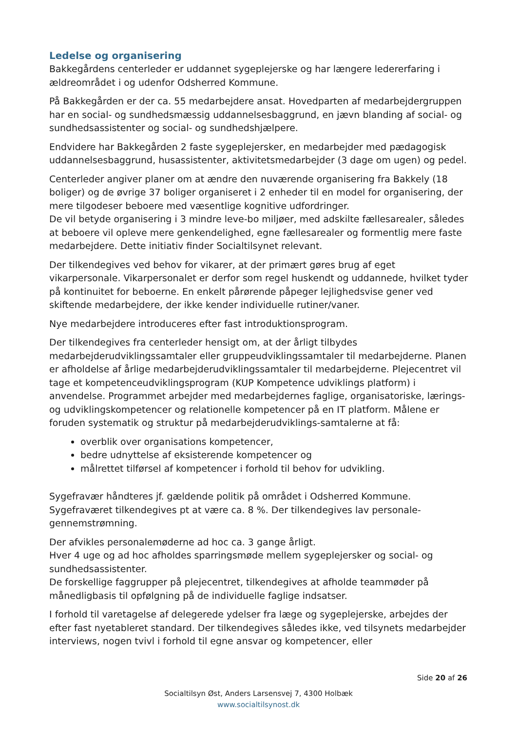Ledelse og organisering
Bakkegårdens centerleder er uddannet sygeplejerske og har længere ledererfaring i ældreområdet i og udenfor Odsherred Kommune.
På Bakkegården er der ca. 55 medarbejdere ansat. Hovedparten af medarbejdergruppen har en social- og sundhedsmæssig uddannelsesbaggrund, en jævn blanding af social- og sundhedsassistenter og social- og sundhedshjælpere.
Endvidere har Bakkegården 2 faste sygeplejersker, en medarbejder med pædagogisk uddannelsesbaggrund, husassistenter, aktivitetsmedarbejder (3 dage om ugen) og pedel.
Centerleder angiver planer om at ændre den nuværende organisering fra Bakkely (18 boliger) og de øvrige 37 boliger organiseret i 2 enheder til en model for organisering, der mere tilgodeser beboere med væsentlige kognitive udfordringer.
De vil betyde organisering i 3 mindre leve-bo miljøer, med adskilte fællesarealer, således at beboere vil opleve mere genkendelighed, egne fællesarealer og formentlig mere faste medarbejdere. Dette initiativ finder Socialtilsynet relevant.
Der tilkendegives ved behov for vikarer, at der primært gøres brug af eget vikarpersonale. Vikarpersonalet er derfor som regel huskendt og uddannede, hvilket tyder på kontinuitet for beboerne. En enkelt pårørende påpeger lejlighedsvise gener ved skiftende medarbejdere, der ikke kender individuelle rutiner/vaner.
Nye medarbejdere introduceres efter fast introduktionsprogram.
Der tilkendegives fra centerleder hensigt om, at der årligt tilbydes medarbejderudviklingssamtaler eller gruppeudviklingssamtaler til medarbejderne. Planen er afholdelse af årlige medarbejderudviklingssamtaler til medarbejderne. Plejecentret vil tage et kompetenceudviklingsprogram (KUP Kompetence udviklings platform) i anvendelse. Programmet arbejder med medarbejdernes faglige, organisatoriske, lærings- og udviklingskompetencer og relationelle kompetencer på en IT platform. Målene er foruden systematik og struktur på medarbejderudviklings-samtalerne at få:
overblik over organisations kompetencer,
bedre udnyttelse af eksisterende kompetencer og
målrettet tilførsel af kompetencer i forhold til behov for udvikling.
Sygefravær håndteres jf. gældende politik på området i Odsherred Kommune. Sygefraværet tilkendegives pt at være ca. 8 %. Der tilkendegives lav personale-gennemstrømning.
Der afvikles personalemøderne ad hoc ca. 3 gange årligt.
Hver 4 uge og ad hoc afholdes sparringsmøde mellem sygeplejersker og social- og sundhedsassistenter.
De forskellige faggrupper på plejecentret, tilkendegives at afholde teammøder på månedligbasis til opfølgning på de individuelle faglige indsatser.
I forhold til varetagelse af delegerede ydelser fra læge og sygeplejerske, arbejdes der efter fast nyetableret standard. Der tilkendegives således ikke, ved tilsynets medarbejder interviews, nogen tvivl i forhold til egne ansvar og kompetencer, eller
Side 20 af 26
Socialtilsyn Øst, Anders Larsensvej 7, 4300 Holbæk
www.socialtilsynost.dk